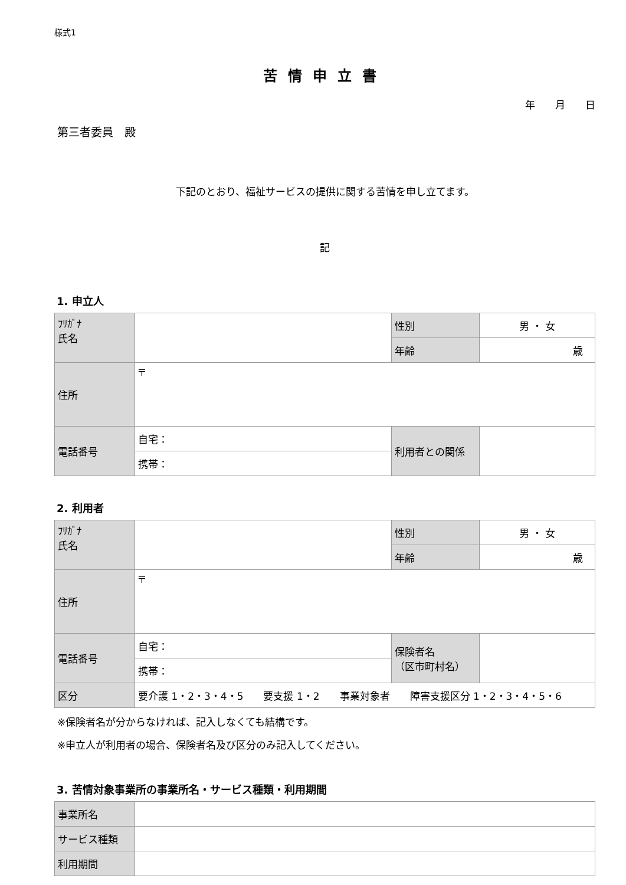様式1
苦情申立書
年　　月　　日
第三者委員　殿
下記のとおり、福祉サービスの提供に関する苦情を申し立てます。
記
1. 申立人
| ﾌﾘｶﾞﾅ 氏名 | | 性別 | 男 ・ 女 |
| | | 年齢 | 歳 |
| 住所 | 〒 | | |
| 電話番号 | 自宅： | 利用者との関係 | |
| | 携帯： | | |
2. 利用者
| ﾌﾘｶﾞﾅ 氏名 | | 性別 | 男 ・ 女 |
| | | 年齢 | 歳 |
| 住所 | 〒 | | |
| 電話番号 | 自宅： | 保険者名 （区市町村名） | |
| | 携帯： | | |
| 区分 | 要介護 1・2・3・4・5 要支援 1・2 事業対象者 障害支援区分 1・2・3・4・5・6 | | |
※保険者名が分からなければ、記入しなくても結構です。
※申立人が利用者の場合、保険者名及び区分のみ記入してください。
3. 苦情対象事業所の事業所名・サービス種類・利用期間
| 事業所名 | |
| サービス種類 | |
| 利用期間 | |